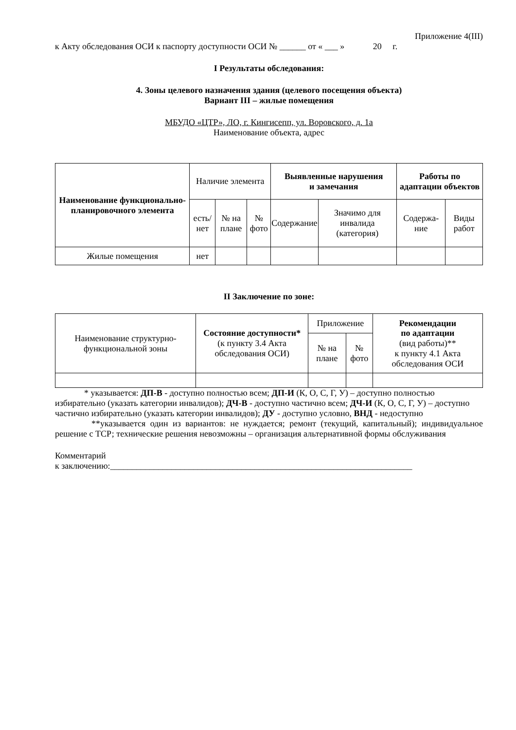Приложение 4(III)
к Акту обследования ОСИ к паспорту доступности ОСИ № ______ от « ___ » 20 г.
I Результаты обследования:
4. Зоны целевого назначения здания (целевого посещения объекта)
Вариант III – жилые помещения
МБУДО «ЦТР», ЛО, г. Кингисепп, ул. Воровского, д. 1а
Наименование объекта, адрес
| Наименование функционально-планировочного элемента | Наличие элемента | | | Выявленные нарушения и замечания | | Работы по адаптации объектов | |
| --- | --- | --- | --- | --- | --- | --- | --- |
| | есть/ нет | № на плане | № фото | Содержание | Значимо для инвалида (категория) | Содержа-ние | Виды работ |
| Жилые помещения | нет | | | | | | |
II Заключение по зоне:
| Наименование структурно-функциональной зоны | Состояние доступности* (к пункту 3.4 Акта обследования ОСИ) | Приложение | | Рекомендации по адаптации (вид работы)** к пункту 4.1 Акта обследования ОСИ |
| | | № на плане | № фото | |
* указывается: ДП-В - доступно полностью всем; ДП-И (К, О, С, Г, У) – доступно полностью избирательно (указать категории инвалидов); ДЧ-В - доступно частично всем; ДЧ-И (К, О, С, Г, У) – доступно частично избирательно (указать категории инвалидов); ДУ - доступно условно, ВНД - недоступно
**указывается один из вариантов: не нуждается; ремонт (текущий, капитальный); индивидуальное решение с ТСР; технические решения невозможны – организация альтернативной формы обслуживания
Комментарий
к заключению:_____________________________________________________________________